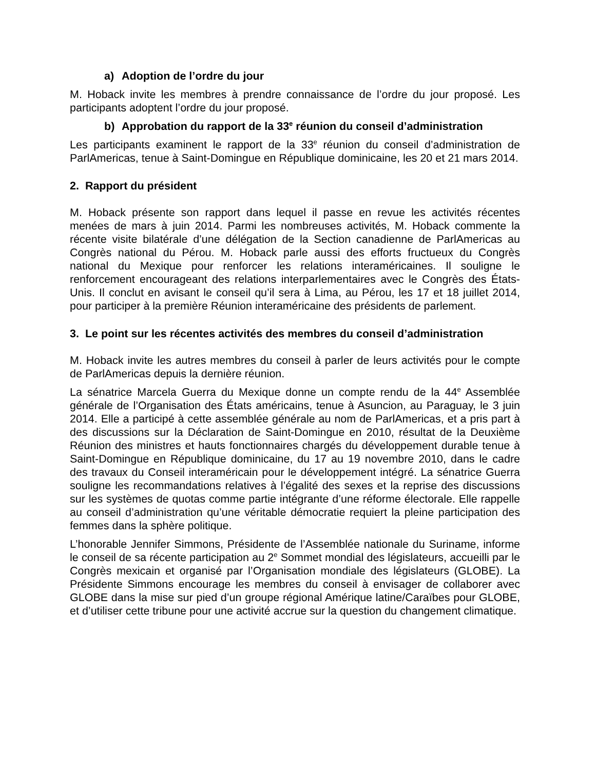a) Adoption de l’ordre du jour
M. Hoback invite les membres à prendre connaissance de l’ordre du jour proposé. Les participants adoptent l’ordre du jour proposé.
b) Approbation du rapport de la 33<sup>e</sup> réunion du conseil d’administration
Les participants examinent le rapport de la 33<sup>e</sup> réunion du conseil d’administration de ParlAmericas, tenue à Saint-Domingue en République dominicaine, les 20 et 21 mars 2014.
2. Rapport du président
M. Hoback présente son rapport dans lequel il passe en revue les activités récentes menées de mars à juin 2014. Parmi les nombreuses activités, M. Hoback commente la récente visite bilatérale d’une délégation de la Section canadienne de ParlAmericas au Congrès national du Pérou. M. Hoback parle aussi des efforts fructueux du Congrès national du Mexique pour renforcer les relations interaméricaines. Il souligne le renforcement encourageant des relations interparlementaires avec le Congrès des États-Unis. Il conclut en avisant le conseil qu’il sera à Lima, au Pérou, les 17 et 18 juillet 2014, pour participer à la première Réunion interaméricaine des présidents de parlement.
3. Le point sur les récentes activités des membres du conseil d’administration
M. Hoback invite les autres membres du conseil à parler de leurs activités pour le compte de ParlAmericas depuis la dernière réunion.
La sénatrice Marcela Guerra du Mexique donne un compte rendu de la 44<sup>e</sup> Assemblée générale de l’Organisation des États américains, tenue à Asuncion, au Paraguay, le 3 juin 2014. Elle a participé à cette assemblée générale au nom de ParlAmericas, et a pris part à des discussions sur la Déclaration de Saint-Domingue en 2010, résultat de la Deuxième Réunion des ministres et hauts fonctionnaires chargés du développement durable tenue à Saint-Domingue en République dominicaine, du 17 au 19 novembre 2010, dans le cadre des travaux du Conseil interaméricain pour le développement intégré. La sénatrice Guerra souligne les recommandations relatives à l’égalité des sexes et la reprise des discussions sur les systèmes de quotas comme partie intégrante d’une réforme électorale. Elle rappelle au conseil d’administration qu’une véritable démocratie requiert la pleine participation des femmes dans la sphère politique.
L’honorable Jennifer Simmons, Présidente de l’Assemblée nationale du Suriname, informe le conseil de sa récente participation au 2<sup>e</sup> Sommet mondial des législateurs, accueilli par le Congrès mexicain et organisé par l’Organisation mondiale des législateurs (GLOBE). La Présidente Simmons encourage les membres du conseil à envisager de collaborer avec GLOBE dans la mise sur pied d’un groupe régional Amérique latine/Caraïbes pour GLOBE, et d’utiliser cette tribune pour une activité accrue sur la question du changement climatique.